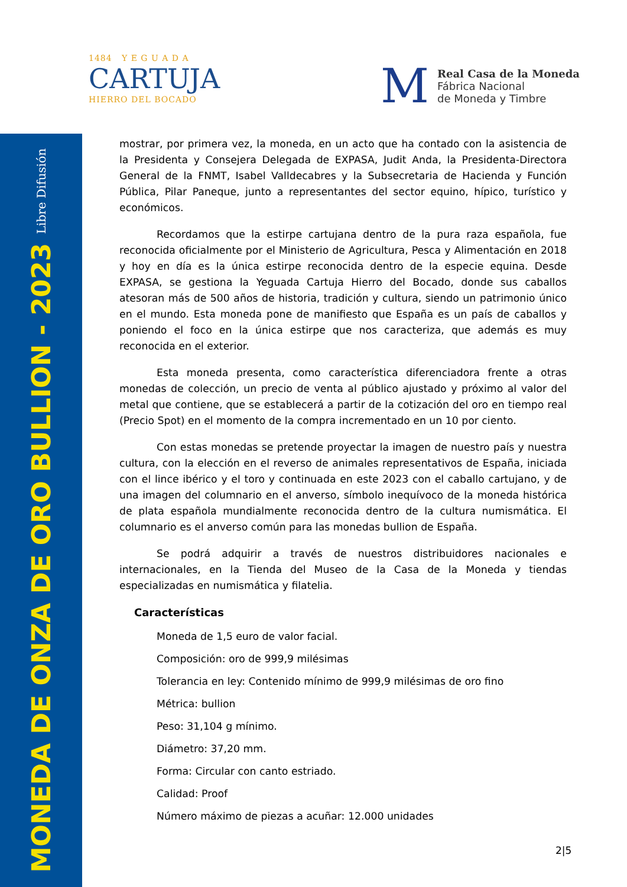MONEDA DE ONZA DE ORO BULLION - 2023 Libre Difusión
1484 Y E G U A D A
CARTUJA
HIERRO DEL BOCADO
M
Real Casa de la Moneda
Fábrica Nacional
de Moneda y Timbre
mostrar, por primera vez, la moneda, en un acto que ha contado con la asistencia de la Presidenta y Consejera Delegada de EXPASA, Judit Anda, la Presidenta-Directora General de la FNMT, Isabel Valldecabres y la Subsecretaria de Hacienda y Función Pública, Pilar Paneque, junto a representantes del sector equino, hípico, turístico y económicos.
Recordamos que la estirpe cartujana dentro de la pura raza española, fue reconocida oficialmente por el Ministerio de Agricultura, Pesca y Alimentación en 2018 y hoy en día es la única estirpe reconocida dentro de la especie equina. Desde EXPASA, se gestiona la Yeguada Cartuja Hierro del Bocado, donde sus caballos atesoran más de 500 años de historia, tradición y cultura, siendo un patrimonio único en el mundo. Esta moneda pone de manifiesto que España es un país de caballos y poniendo el foco en la única estirpe que nos caracteriza, que además es muy reconocida en el exterior.
Esta moneda presenta, como característica diferenciadora frente a otras monedas de colección, un precio de venta al público ajustado y próximo al valor del metal que contiene, que se establecerá a partir de la cotización del oro en tiempo real (Precio Spot) en el momento de la compra incrementado en un 10 por ciento.
Con estas monedas se pretende proyectar la imagen de nuestro país y nuestra cultura, con la elección en el reverso de animales representativos de España, iniciada con el lince ibérico y el toro y continuada en este 2023 con el caballo cartujano, y de una imagen del columnario en el anverso, símbolo inequívoco de la moneda histórica de plata española mundialmente reconocida dentro de la cultura numismática. El columnario es el anverso común para las monedas bullion de España.
Se podrá adquirir a través de nuestros distribuidores nacionales e internacionales, en la Tienda del Museo de la Casa de la Moneda y tiendas especializadas en numismática y filatelia.
Características
Moneda de 1,5 euro de valor facial.
Composición: oro de 999,9 milésimas
Tolerancia en ley: Contenido mínimo de 999,9 milésimas de oro fino
Métrica: bullion
Peso: 31,104 g mínimo.
Diámetro: 37,20 mm.
Forma: Circular con canto estriado.
Calidad: Proof
Número máximo de piezas a acuñar: 12.000 unidades
2|5